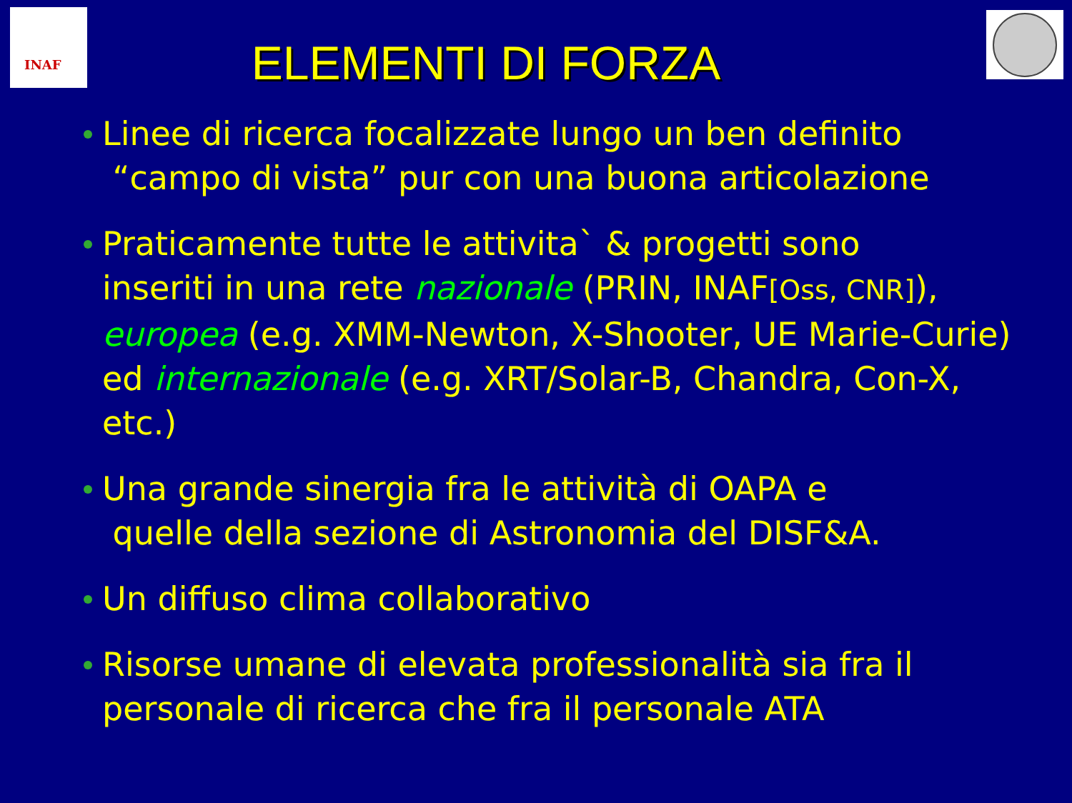INAF
ELEMENTI DI FORZA
Linee di ricerca focalizzate lungo un ben definito
“campo di vista” pur con una buona articolazione
Praticamente tutte le attivita` & progetti sono
inseriti in una rete nazionale (PRIN, INAF[Oss, CNR]), europea (e.g. XMM-Newton, X-Shooter, UE Marie-Curie) ed internazionale (e.g. XRT/Solar-B, Chandra, Con-X, etc.)
Una grande sinergia fra le attività di OAPA e
quelle della sezione di Astronomia del DISF&A.
Un diffuso clima collaborativo
Risorse umane di elevata professionalità sia fra il personale di ricerca che fra il personale ATA